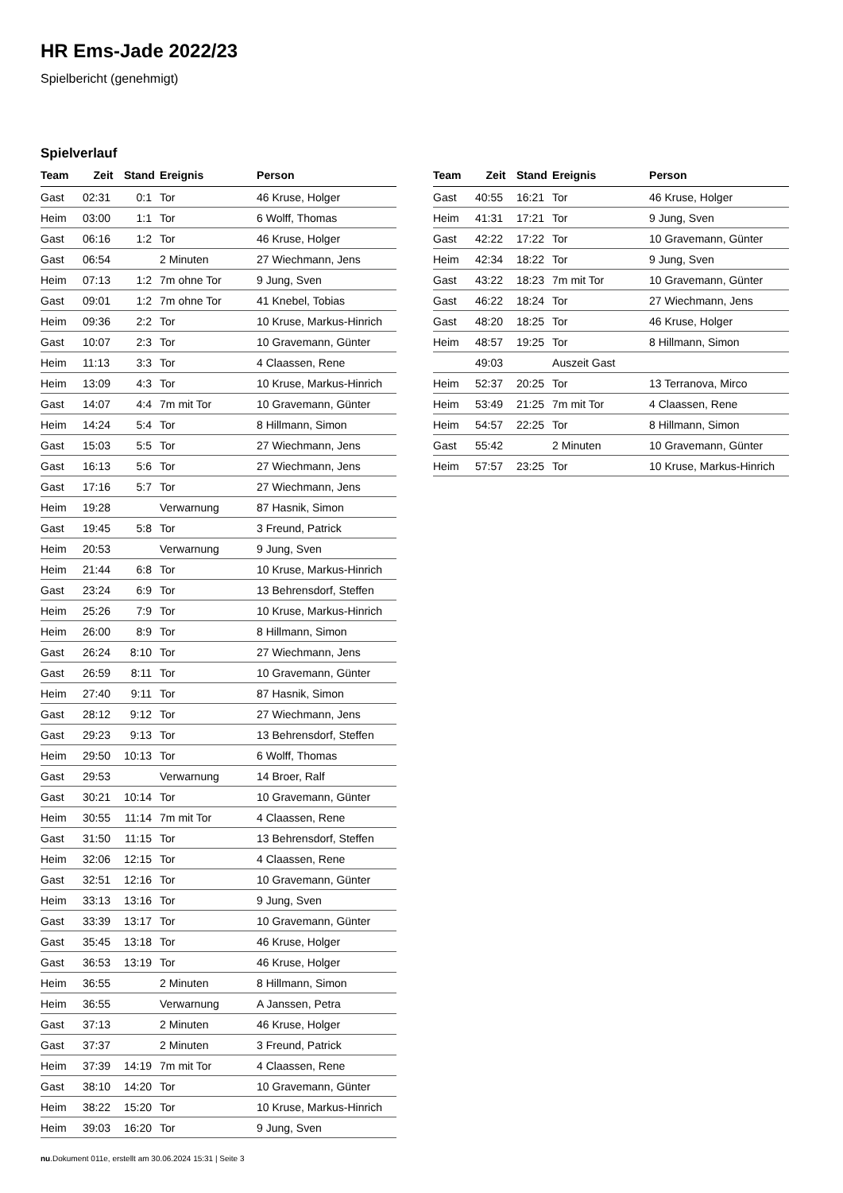HR Ems-Jade 2022/23
Spielbericht (genehmigt)
Spielverlauf
| Team | Zeit | Stand | Ereignis | Person |
| --- | --- | --- | --- | --- |
| Gast | 02:31 | 0:1 | Tor | 46 Kruse, Holger |
| Heim | 03:00 | 1:1 | Tor | 6 Wolff, Thomas |
| Gast | 06:16 | 1:2 | Tor | 46 Kruse, Holger |
| Gast | 06:54 | | 2 Minuten | 27 Wiechmann, Jens |
| Heim | 07:13 | 1:2 | 7m ohne Tor | 9 Jung, Sven |
| Gast | 09:01 | 1:2 | 7m ohne Tor | 41 Knebel, Tobias |
| Heim | 09:36 | 2:2 | Tor | 10 Kruse, Markus-Hinrich |
| Gast | 10:07 | 2:3 | Tor | 10 Gravemann, Günter |
| Heim | 11:13 | 3:3 | Tor | 4 Claassen, Rene |
| Heim | 13:09 | 4:3 | Tor | 10 Kruse, Markus-Hinrich |
| Gast | 14:07 | 4:4 | 7m mit Tor | 10 Gravemann, Günter |
| Heim | 14:24 | 5:4 | Tor | 8 Hillmann, Simon |
| Gast | 15:03 | 5:5 | Tor | 27 Wiechmann, Jens |
| Gast | 16:13 | 5:6 | Tor | 27 Wiechmann, Jens |
| Gast | 17:16 | 5:7 | Tor | 27 Wiechmann, Jens |
| Heim | 19:28 | | Verwarnung | 87 Hasnik, Simon |
| Gast | 19:45 | 5:8 | Tor | 3 Freund, Patrick |
| Heim | 20:53 | | Verwarnung | 9 Jung, Sven |
| Heim | 21:44 | 6:8 | Tor | 10 Kruse, Markus-Hinrich |
| Gast | 23:24 | 6:9 | Tor | 13 Behrensdorf, Steffen |
| Heim | 25:26 | 7:9 | Tor | 10 Kruse, Markus-Hinrich |
| Heim | 26:00 | 8:9 | Tor | 8 Hillmann, Simon |
| Gast | 26:24 | 8:10 | Tor | 27 Wiechmann, Jens |
| Gast | 26:59 | 8:11 | Tor | 10 Gravemann, Günter |
| Heim | 27:40 | 9:11 | Tor | 87 Hasnik, Simon |
| Gast | 28:12 | 9:12 | Tor | 27 Wiechmann, Jens |
| Gast | 29:23 | 9:13 | Tor | 13 Behrensdorf, Steffen |
| Heim | 29:50 | 10:13 | Tor | 6 Wolff, Thomas |
| Gast | 29:53 | | Verwarnung | 14 Broer, Ralf |
| Gast | 30:21 | 10:14 | Tor | 10 Gravemann, Günter |
| Heim | 30:55 | 11:14 | 7m mit Tor | 4 Claassen, Rene |
| Gast | 31:50 | 11:15 | Tor | 13 Behrensdorf, Steffen |
| Heim | 32:06 | 12:15 | Tor | 4 Claassen, Rene |
| Gast | 32:51 | 12:16 | Tor | 10 Gravemann, Günter |
| Heim | 33:13 | 13:16 | Tor | 9 Jung, Sven |
| Gast | 33:39 | 13:17 | Tor | 10 Gravemann, Günter |
| Gast | 35:45 | 13:18 | Tor | 46 Kruse, Holger |
| Gast | 36:53 | 13:19 | Tor | 46 Kruse, Holger |
| Heim | 36:55 | | 2 Minuten | 8 Hillmann, Simon |
| Heim | 36:55 | | Verwarnung | A Janssen, Petra |
| Gast | 37:13 | | 2 Minuten | 46 Kruse, Holger |
| Gast | 37:37 | | 2 Minuten | 3 Freund, Patrick |
| Heim | 37:39 | 14:19 | 7m mit Tor | 4 Claassen, Rene |
| Gast | 38:10 | 14:20 | Tor | 10 Gravemann, Günter |
| Heim | 38:22 | 15:20 | Tor | 10 Kruse, Markus-Hinrich |
| Heim | 39:03 | 16:20 | Tor | 9 Jung, Sven |
| Team | Zeit | Stand | Ereignis | Person |
| --- | --- | --- | --- | --- |
| Gast | 40:55 | 16:21 | Tor | 46 Kruse, Holger |
| Heim | 41:31 | 17:21 | Tor | 9 Jung, Sven |
| Gast | 42:22 | 17:22 | Tor | 10 Gravemann, Günter |
| Heim | 42:34 | 18:22 | Tor | 9 Jung, Sven |
| Gast | 43:22 | 18:23 | 7m mit Tor | 10 Gravemann, Günter |
| Gast | 46:22 | 18:24 | Tor | 27 Wiechmann, Jens |
| Gast | 48:20 | 18:25 | Tor | 46 Kruse, Holger |
| Heim | 48:57 | 19:25 | Tor | 8 Hillmann, Simon |
| | 49:03 | | Auszeit Gast | |
| Heim | 52:37 | 20:25 | Tor | 13 Terranova, Mirco |
| Heim | 53:49 | 21:25 | 7m mit Tor | 4 Claassen, Rene |
| Heim | 54:57 | 22:25 | Tor | 8 Hillmann, Simon |
| Gast | 55:42 | | 2 Minuten | 10 Gravemann, Günter |
| Heim | 57:57 | 23:25 | Tor | 10 Kruse, Markus-Hinrich |
nu.Dokument 011e, erstellt am 30.06.2024 15:31 | Seite 3